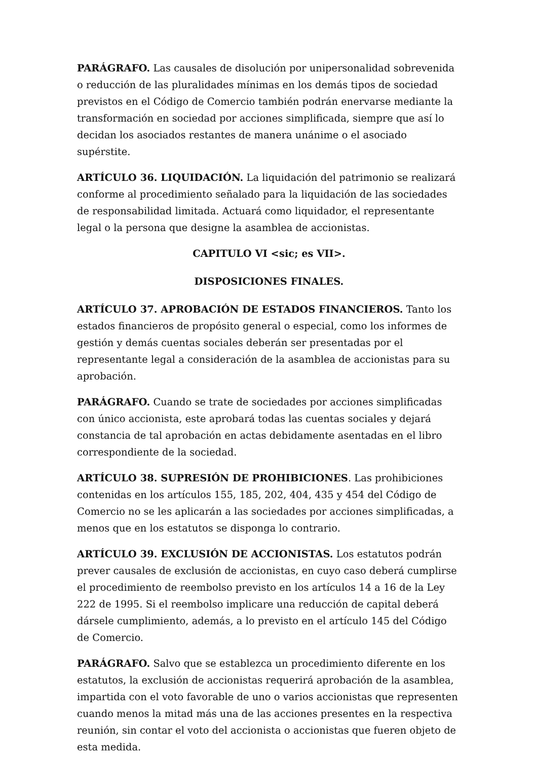PARÁGRAFO. Las causales de disolución por unipersonalidad sobrevenida o reducción de las pluralidades mínimas en los demás tipos de sociedad previstos en el Código de Comercio también podrán enervarse mediante la transformación en sociedad por acciones simplificada, siempre que así lo decidan los asociados restantes de manera unánime o el asociado supérstite.
ARTÍCULO 36. LIQUIDACIÓN. La liquidación del patrimonio se realizará conforme al procedimiento señalado para la liquidación de las sociedades de responsabilidad limitada. Actuará como liquidador, el representante legal o la persona que designe la asamblea de accionistas.
CAPITULO VI <sic; es VII>.
DISPOSICIONES FINALES.
ARTÍCULO 37. APROBACIÓN DE ESTADOS FINANCIEROS. Tanto los estados financieros de propósito general o especial, como los informes de gestión y demás cuentas sociales deberán ser presentadas por el representante legal a consideración de la asamblea de accionistas para su aprobación.
PARÁGRAFO. Cuando se trate de sociedades por acciones simplificadas con único accionista, este aprobará todas las cuentas sociales y dejará constancia de tal aprobación en actas debidamente asentadas en el libro correspondiente de la sociedad.
ARTÍCULO 38. SUPRESIÓN DE PROHIBICIONES. Las prohibiciones contenidas en los artículos 155, 185, 202, 404, 435 y 454 del Código de Comercio no se les aplicarán a las sociedades por acciones simplificadas, a menos que en los estatutos se disponga lo contrario.
ARTÍCULO 39. EXCLUSIÓN DE ACCIONISTAS. Los estatutos podrán prever causales de exclusión de accionistas, en cuyo caso deberá cumplirse el procedimiento de reembolso previsto en los artículos 14 a 16 de la Ley 222 de 1995. Si el reembolso implicare una reducción de capital deberá dársele cumplimiento, además, a lo previsto en el artículo 145 del Código de Comercio.
PARÁGRAFO. Salvo que se establezca un procedimiento diferente en los estatutos, la exclusión de accionistas requerirá aprobación de la asamblea, impartida con el voto favorable de uno o varios accionistas que representen cuando menos la mitad más una de las acciones presentes en la respectiva reunión, sin contar el voto del accionista o accionistas que fueren objeto de esta medida.